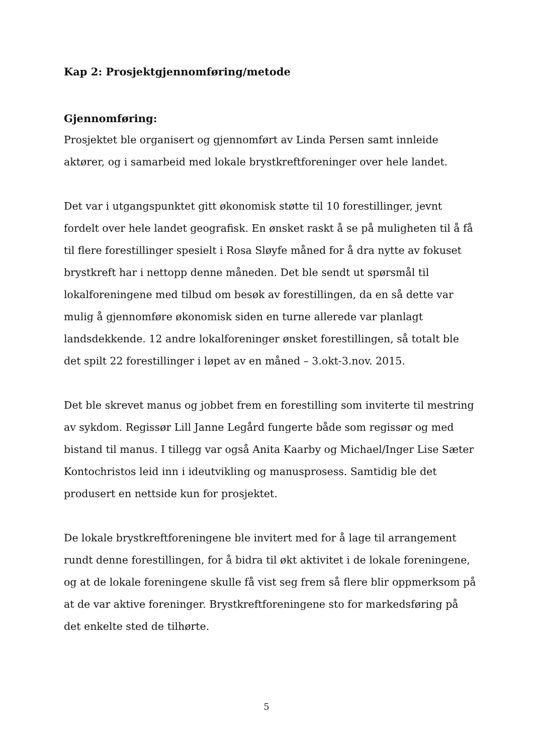Kap 2: Prosjektgjennomføring/metode
Gjennomføring:
Prosjektet ble organisert og gjennomført av Linda Persen samt innleide aktører, og i samarbeid med lokale brystkreftforeninger over hele landet.
Det var i utgangspunktet gitt økonomisk støtte til 10 forestillinger, jevnt fordelt over hele landet geografisk. En ønsket raskt å se på muligheten til å få til flere forestillinger spesielt i Rosa Sløyfe måned for å dra nytte av fokuset brystkreft har i nettopp denne måneden. Det ble sendt ut spørsmål til lokalforeningene med tilbud om besøk av forestillingen, da en så dette var mulig å gjennomføre økonomisk siden en turne allerede var planlagt landsdekkende. 12 andre lokalforeninger ønsket forestillingen, så totalt ble det spilt 22 forestillinger i løpet av en måned – 3.okt-3.nov. 2015.
Det ble skrevet manus og jobbet frem en forestilling som inviterte til mestring av sykdom. Regissør Lill Janne Legård fungerte både som regissør og med bistand til manus. I tillegg var også Anita Kaarby og Michael/Inger Lise Sæter Kontochristos leid inn i ideutvikling og manusprosess. Samtidig ble det produsert en nettside kun for prosjektet.
De lokale brystkreftforeningene ble invitert med for å lage til arrangement rundt denne forestillingen, for å bidra til økt aktivitet i de lokale foreningene, og at de lokale foreningene skulle få vist seg frem så flere blir oppmerksom på at de var aktive foreninger. Brystkreftforeningene sto for markedsføring på det enkelte sted de tilhørte.
5